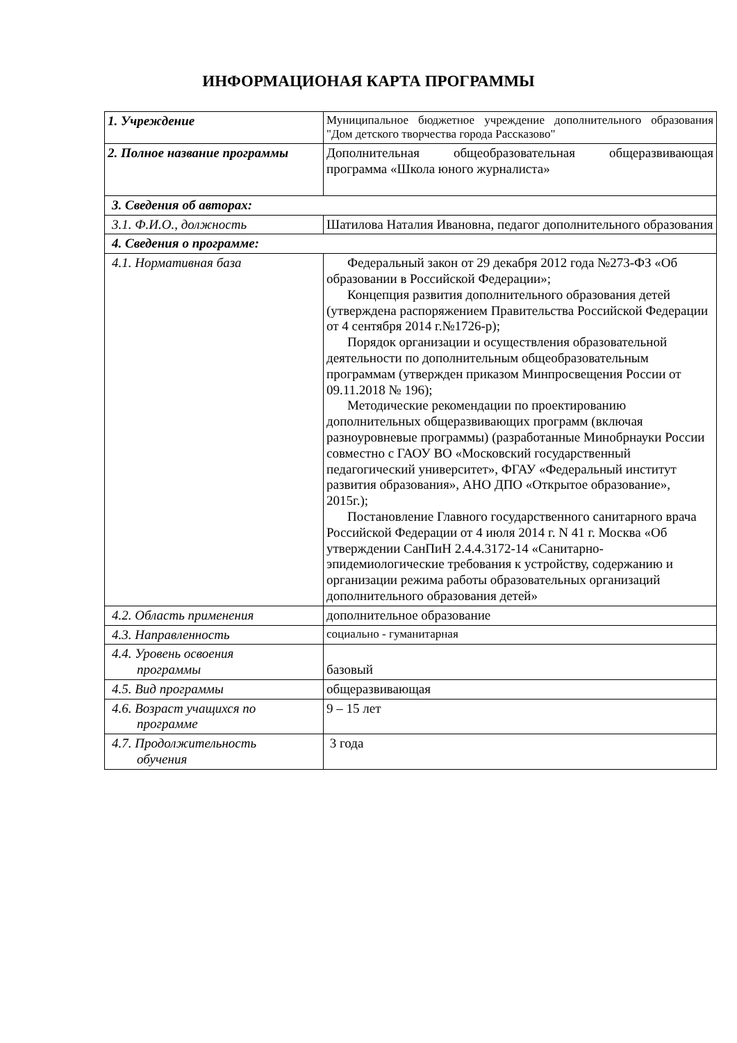ИНФОРМАЦИОНАЯ КАРТА ПРОГРАММЫ
| 1. Учреждение | Муниципальное бюджетное учреждение дополнительного образования "Дом детского творчества города Рассказово" |
| 2. Полное название программы | Дополнительная общеобразовательная общеразвивающая программа «Школа юного журналиста» |
| 3. Сведения об авторах: | |
| 3.1. Ф.И.О., должность | Шатилова Наталия Ивановна, педагог дополнительного образования |
| 4. Сведения о программе: | |
| 4.1. Нормативная база | Федеральный закон от 29 декабря 2012 года №273-ФЗ «Об образовании в Российской Федерации»; Концепция развития дополнительного образования детей (утверждена распоряжением Правительства Российской Федерации от 4 сентября 2014 г.№1726-р); Порядок организации и осуществления образовательной деятельности по дополнительным общеобразовательным программам (утвержден приказом Минпросвещения России от 09.11.2018 № 196); Методические рекомендации по проектированию дополнительных общеразвивающих программ (включая разноуровневые программы) (разработанные Минобрнауки России совместно с ГАОУ ВО «Московский государственный педагогический университет», ФГАУ «Федеральный институт развития образования», АНО ДПО «Открытое образование», 2015г.); Постановление Главного государственного санитарного врача Российской Федерации от 4 июля 2014 г. N 41 г. Москва «Об утверждении СанПиН 2.4.4.3172-14 «Санитарно-эпидемиологические требования к устройству, содержанию и организации режима работы образовательных организаций дополнительного образования детей» |
| 4.2. Область применения | дополнительное образование |
| 4.3. Направленность | социально - гуманитарная |
| 4.4. Уровень освоения программы | базовый |
| 4.5. Вид программы | общеразвивающая |
| 4.6. Возраст учащихся по программе | 9 – 15 лет |
| 4.7. Продолжительность обучения | 3 года |